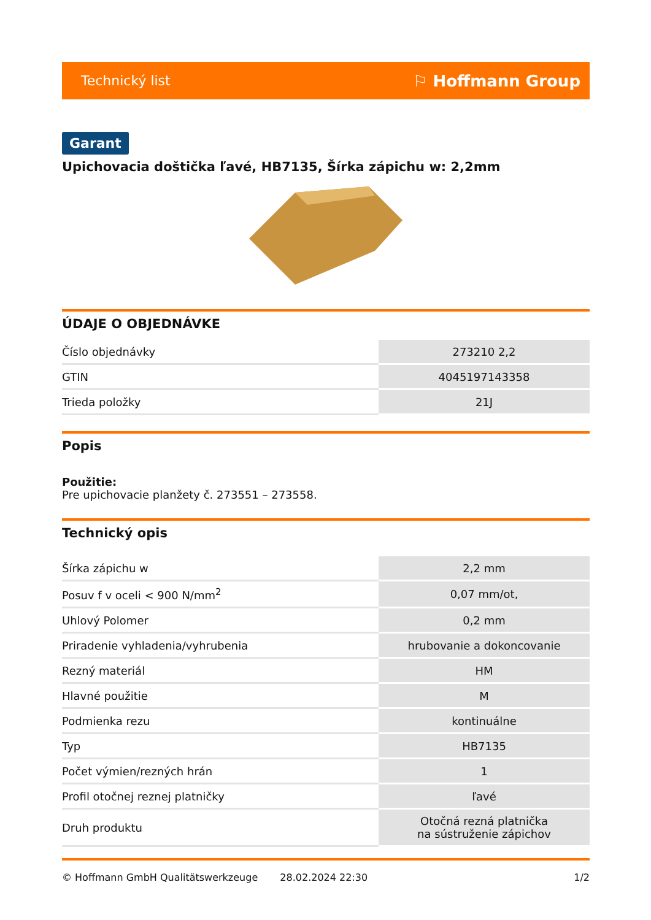Technický list ⚐ Hoffmann Group
Garant
Upichovacia doštička ľavé, HB7135, Šírka zápichu w: 2,2mm
ÚDAJE O OBJEDNÁVKE
| Číslo objednávky | 273210 2,2 |
| GTIN | 4045197143358 |
| Trieda položky | 21J |
Popis
Použitie:
Pre upichovacie planžety č. 273551 – 273558.
Technický opis
| Šírka zápichu w | 2,2 mm |
| Posuv f v oceli < 900 N/mm<sup>2</sup> | 0,07 mm/ot, |
| Uhlový Polomer | 0,2 mm |
| Priradenie vyhladenia/vyhrubenia | hrubovanie a dokoncovanie |
| Rezný materiál | HM |
| Hlavné použitie | M |
| Podmienka rezu | kontinuálne |
| Typ | HB7135 |
| Počet výmien/rezných hrán | 1 |
| Profil otočnej reznej platničky | ľavé |
| Druh produktu | Otočná rezná platnička na sústruženie zápichov |
© Hoffmann GmbH Qualitätswerkzeuge 28.02.2024 22:30 1/2